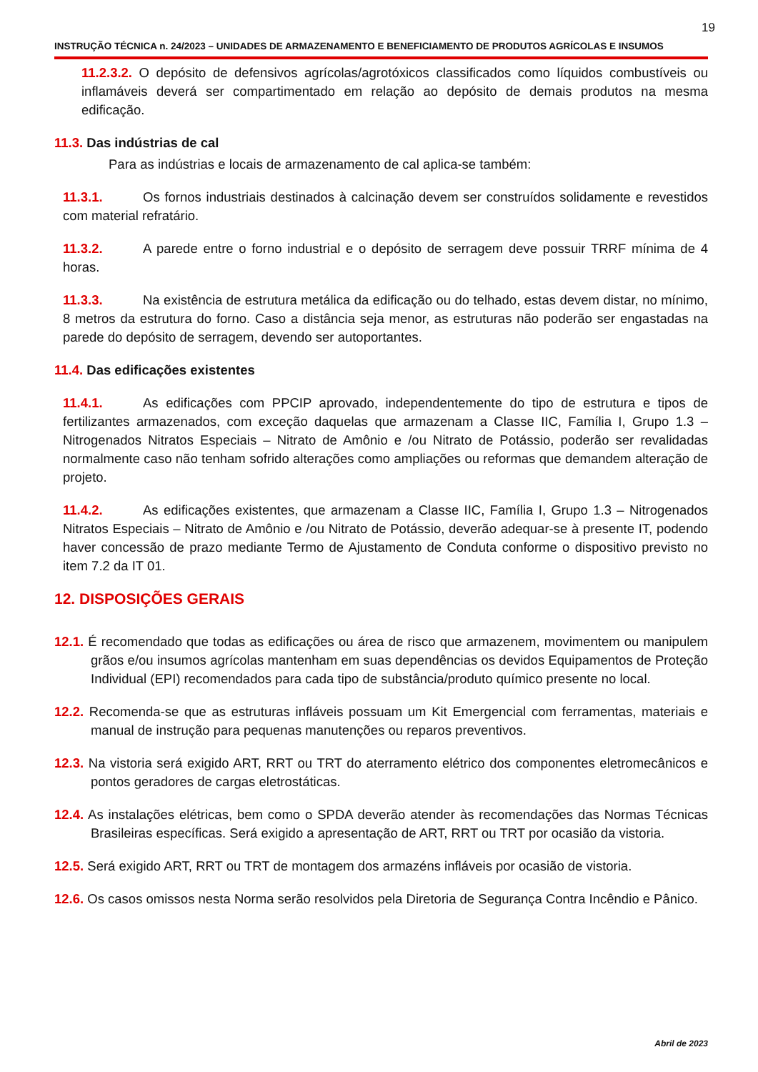19
INSTRUÇÃO TÉCNICA n. 24/2023 – UNIDADES DE ARMAZENAMENTO E BENEFICIAMENTO DE PRODUTOS AGRÍCOLAS E INSUMOS
11.2.3.2. O depósito de defensivos agrícolas/agrotóxicos classificados como líquidos combustíveis ou inflamáveis deverá ser compartimentado em relação ao depósito de demais produtos na mesma edificação.
11.3. Das indústrias de cal
Para as indústrias e locais de armazenamento de cal aplica-se também:
11.3.1. Os fornos industriais destinados à calcinação devem ser construídos solidamente e revestidos com material refratário.
11.3.2. A parede entre o forno industrial e o depósito de serragem deve possuir TRRF mínima de 4 horas.
11.3.3. Na existência de estrutura metálica da edificação ou do telhado, estas devem distar, no mínimo, 8 metros da estrutura do forno. Caso a distância seja menor, as estruturas não poderão ser engastadas na parede do depósito de serragem, devendo ser autoportantes.
11.4. Das edificações existentes
11.4.1. As edificações com PPCIP aprovado, independentemente do tipo de estrutura e tipos de fertilizantes armazenados, com exceção daquelas que armazenam a Classe IIC, Família I, Grupo 1.3 – Nitrogenados Nitratos Especiais – Nitrato de Amônio e /ou Nitrato de Potássio, poderão ser revalidadas normalmente caso não tenham sofrido alterações como ampliações ou reformas que demandem alteração de projeto.
11.4.2. As edificações existentes, que armazenam a Classe IIC, Família I, Grupo 1.3 – Nitrogenados Nitratos Especiais – Nitrato de Amônio e /ou Nitrato de Potássio, deverão adequar-se à presente IT, podendo haver concessão de prazo mediante Termo de Ajustamento de Conduta conforme o dispositivo previsto no item 7.2 da IT 01.
12. DISPOSIÇÕES GERAIS
12.1. É recomendado que todas as edificações ou área de risco que armazenem, movimentem ou manipulem grãos e/ou insumos agrícolas mantenham em suas dependências os devidos Equipamentos de Proteção Individual (EPI) recomendados para cada tipo de substância/produto químico presente no local.
12.2. Recomenda-se que as estruturas infláveis possuam um Kit Emergencial com ferramentas, materiais e manual de instrução para pequenas manutenções ou reparos preventivos.
12.3. Na vistoria será exigido ART, RRT ou TRT do aterramento elétrico dos componentes eletromecânicos e pontos geradores de cargas eletrostáticas.
12.4. As instalações elétricas, bem como o SPDA deverão atender às recomendações das Normas Técnicas Brasileiras específicas. Será exigido a apresentação de ART, RRT ou TRT por ocasião da vistoria.
12.5. Será exigido ART, RRT ou TRT de montagem dos armazéns infláveis por ocasião de vistoria.
12.6. Os casos omissos nesta Norma serão resolvidos pela Diretoria de Segurança Contra Incêndio e Pânico.
Abril de 2023